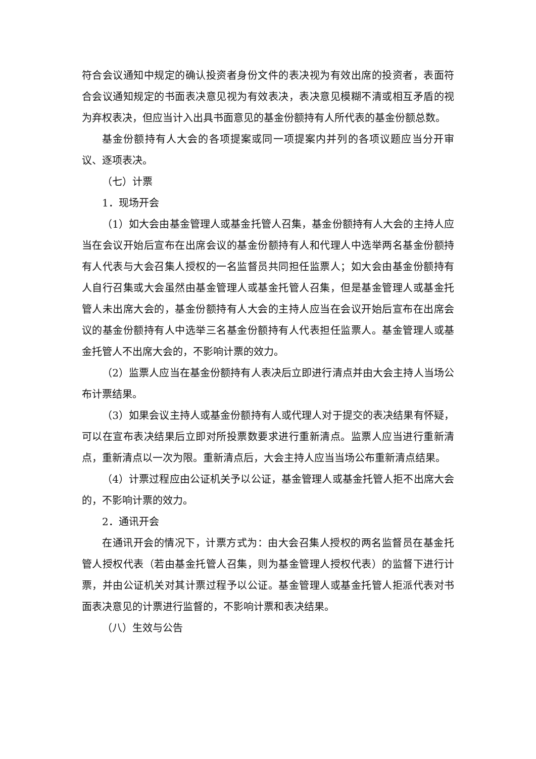符合会议通知中规定的确认投资者身份文件的表决视为有效出席的投资者，表面符合会议通知规定的书面表决意见视为有效表决，表决意见模糊不清或相互矛盾的视为弃权表决，但应当计入出具书面意见的基金份额持有人所代表的基金份额总数。
基金份额持有人大会的各项提案或同一项提案内并列的各项议题应当分开审议、逐项表决。
（七）计票
1．现场开会
（1）如大会由基金管理人或基金托管人召集，基金份额持有人大会的主持人应当在会议开始后宣布在出席会议的基金份额持有人和代理人中选举两名基金份额持有人代表与大会召集人授权的一名监督员共同担任监票人；如大会由基金份额持有人自行召集或大会虽然由基金管理人或基金托管人召集，但是基金管理人或基金托管人未出席大会的，基金份额持有人大会的主持人应当在会议开始后宣布在出席会议的基金份额持有人中选举三名基金份额持有人代表担任监票人。基金管理人或基金托管人不出席大会的，不影响计票的效力。
（2）监票人应当在基金份额持有人表决后立即进行清点并由大会主持人当场公布计票结果。
（3）如果会议主持人或基金份额持有人或代理人对于提交的表决结果有怀疑，可以在宣布表决结果后立即对所投票数要求进行重新清点。监票人应当进行重新清点，重新清点以一次为限。重新清点后，大会主持人应当当场公布重新清点结果。
（4）计票过程应由公证机关予以公证，基金管理人或基金托管人拒不出席大会的，不影响计票的效力。
2．通讯开会
在通讯开会的情况下，计票方式为：由大会召集人授权的两名监督员在基金托管人授权代表（若由基金托管人召集，则为基金管理人授权代表）的监督下进行计票，并由公证机关对其计票过程予以公证。基金管理人或基金托管人拒派代表对书面表决意见的计票进行监督的，不影响计票和表决结果。
（八）生效与公告